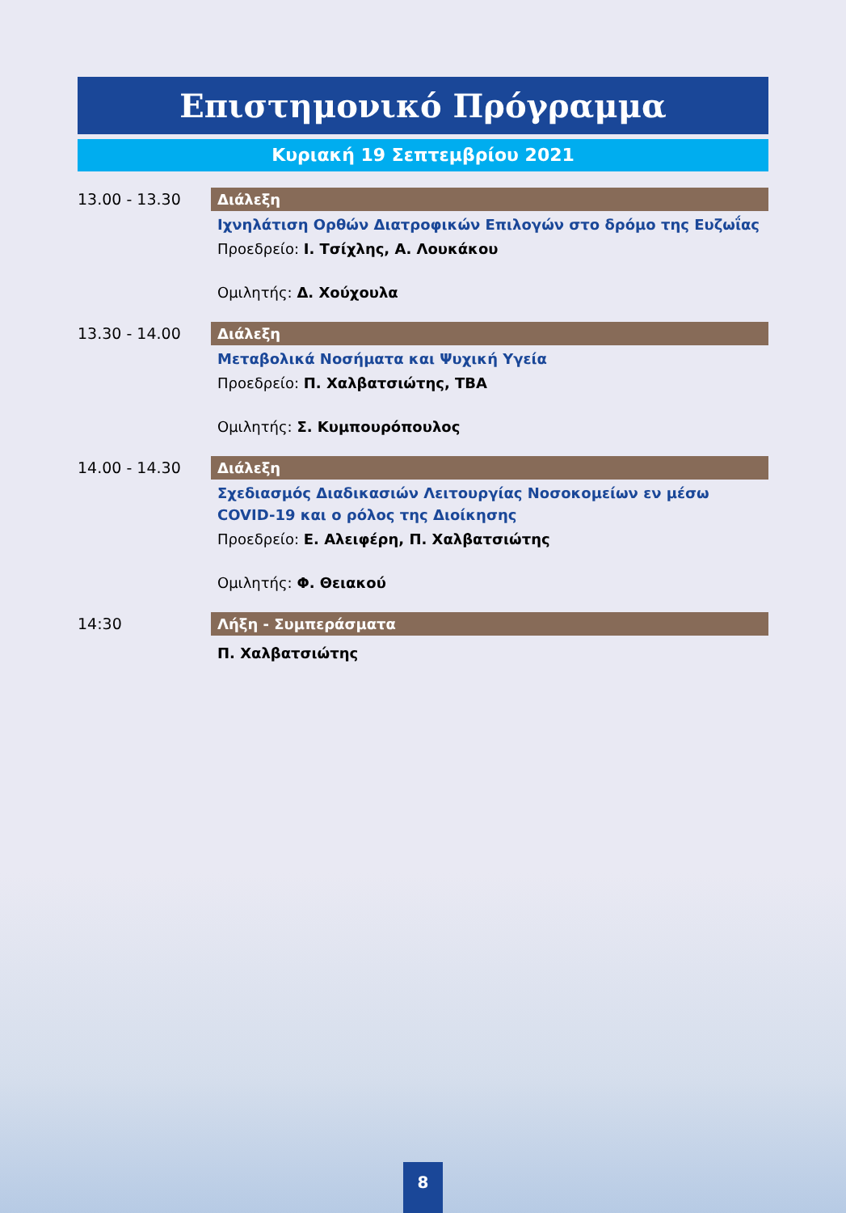Επιστημονικό Πρόγραμμα
Κυριακή 19 Σεπτεμβρίου 2021
13.00 - 13.30
Διάλεξη
Ιχνηλάτιση Ορθών Διατροφικών Επιλογών στο δρόμο της Ευζωΐας
Προεδρείο: Ι. Τσίχλης, Α. Λουκάκου
Ομιλητής: Δ. Χούχουλα
13.30 - 14.00
Διάλεξη
Μεταβολικά Νοσήματα και Ψυχική Υγεία
Προεδρείο: Π. Χαλβατσιώτης, TBA
Ομιλητής: Σ. Κυμπουρόπουλος
14.00 - 14.30
Διάλεξη
Σχεδιασμός Διαδικασιών Λειτουργίας Νοσοκομείων εν μέσω COVID-19 και ο ρόλος της Διοίκησης
Προεδρείο: Ε. Αλειφέρη, Π. Χαλβατσιώτης
Ομιλητής: Φ. Θειακού
14:30
Λήξη - Συμπεράσματα
Π. Χαλβατσιώτης
8